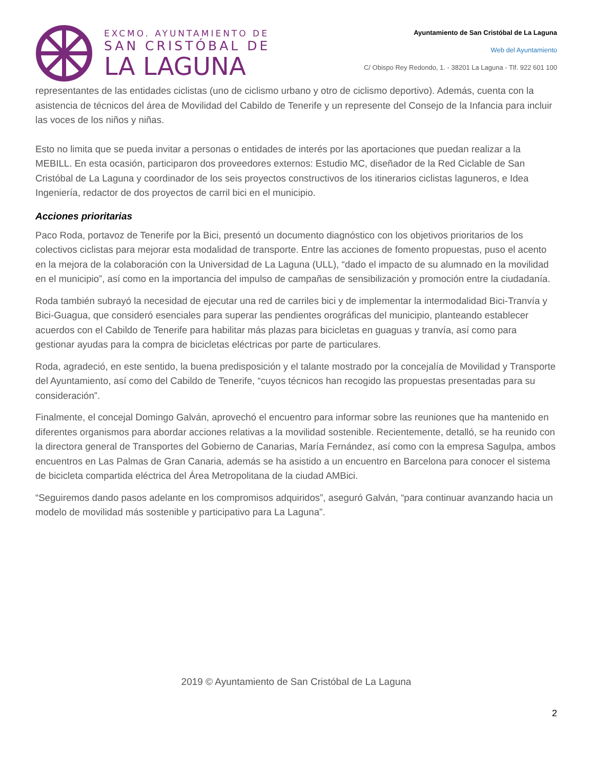EXCMO. AYUNTAMIENTO DE
SAN CRISTÓBAL DE
LA LAGUNA
Ayuntamiento de San Cristóbal de La Laguna
Web del Ayuntamiento
C/ Obispo Rey Redondo, 1. - 38201 La Laguna - Tlf. 922 601 100
representantes de las entidades ciclistas (uno de ciclismo urbano y otro de ciclismo deportivo). Además, cuenta con la asistencia de técnicos del área de Movilidad del Cabildo de Tenerife y un represente del Consejo de la Infancia para incluir las voces de los niños y niñas.
Esto no limita que se pueda invitar a personas o entidades de interés por las aportaciones que puedan realizar a la MEBILL. En esta ocasión, participaron dos proveedores externos: Estudio MC, diseñador de la Red Ciclable de San Cristóbal de La Laguna y coordinador de los seis proyectos constructivos de los itinerarios ciclistas laguneros, e Idea Ingeniería, redactor de dos proyectos de carril bici en el municipio.
Acciones prioritarias
Paco Roda, portavoz de Tenerife por la Bici, presentó un documento diagnóstico con los objetivos prioritarios de los colectivos ciclistas para mejorar esta modalidad de transporte. Entre las acciones de fomento propuestas, puso el acento en la mejora de la colaboración con la Universidad de La Laguna (ULL), “dado el impacto de su alumnado en la movilidad en el municipio”, así como en la importancia del impulso de campañas de sensibilización y promoción entre la ciudadanía.
Roda también subrayó la necesidad de ejecutar una red de carriles bici y de implementar la intermodalidad Bici-Tranvía y Bici-Guagua, que consideró esenciales para superar las pendientes orográficas del municipio, planteando establecer acuerdos con el Cabildo de Tenerife para habilitar más plazas para bicicletas en guaguas y tranvía, así como para gestionar ayudas para la compra de bicicletas eléctricas por parte de particulares.
Roda, agradeció, en este sentido, la buena predisposición y el talante mostrado por la concejalía de Movilidad y Transporte del Ayuntamiento, así como del Cabildo de Tenerife, “cuyos técnicos han recogido las propuestas presentadas para su consideración”.
Finalmente, el concejal Domingo Galván, aprovechó el encuentro para informar sobre las reuniones que ha mantenido en diferentes organismos para abordar acciones relativas a la movilidad sostenible. Recientemente, detalló, se ha reunido con la directora general de Transportes del Gobierno de Canarias, María Fernández, así como con la empresa Sagulpa, ambos encuentros en Las Palmas de Gran Canaria, además se ha asistido a un encuentro en Barcelona para conocer el sistema de bicicleta compartida eléctrica del Área Metropolitana de la ciudad AMBici.
“Seguiremos dando pasos adelante en los compromisos adquiridos”, aseguró Galván, “para continuar avanzando hacia un modelo de movilidad más sostenible y participativo para La Laguna”.
2019 © Ayuntamiento de San Cristóbal de La Laguna
2